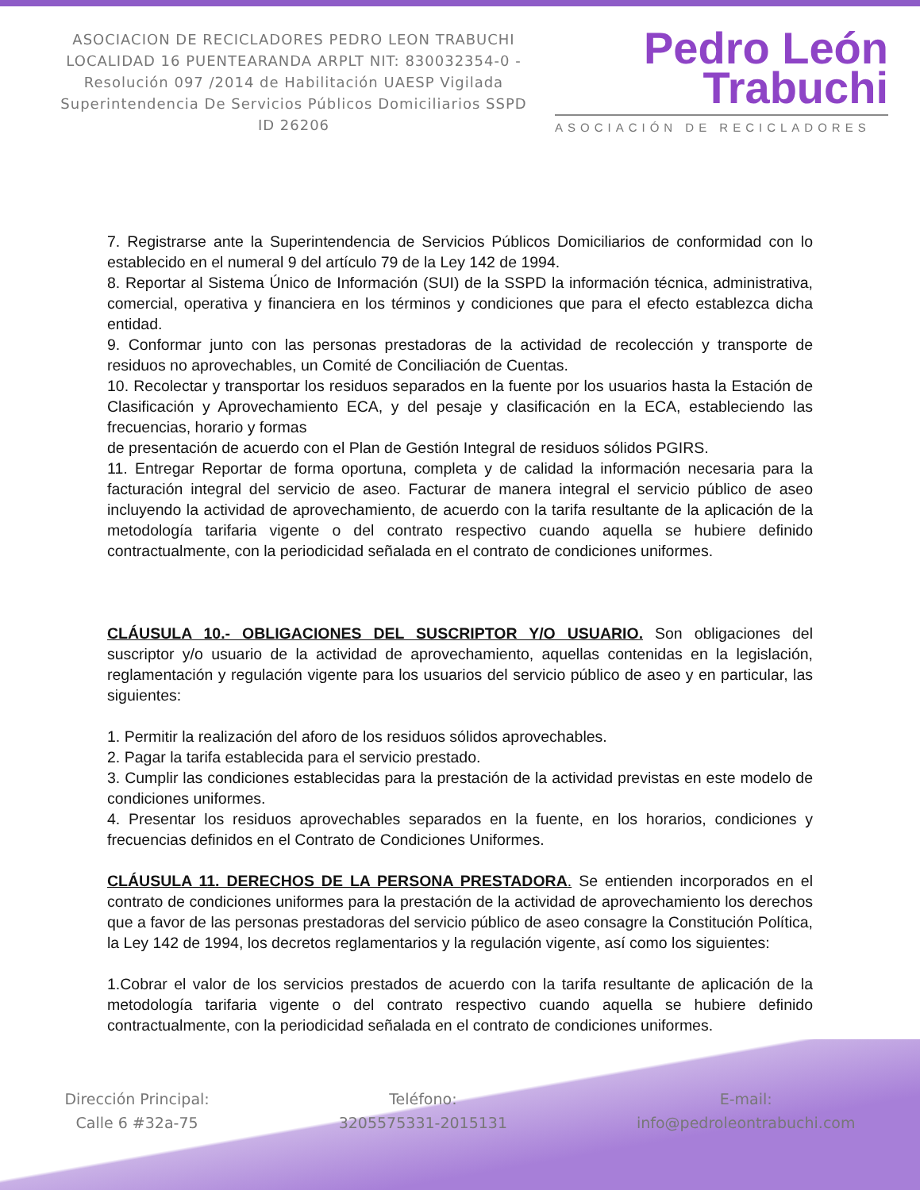ASOCIACION DE RECICLADORES PEDRO LEON TRABUCHI LOCALIDAD 16 PUENTEARANDA ARPLT NIT: 830032354-0 -Resolución 097 /2014 de Habilitación UAESP Vigilada Superintendencia De Servicios Públicos Domiciliarios SSPD ID 26206
Pedro León
Trabuchi
ASOCIACIÓN DE RECICLADORES
7. Registrarse ante la Superintendencia de Servicios Públicos Domiciliarios de conformidad con lo establecido en el numeral 9 del artículo 79 de la Ley 142 de 1994.
8. Reportar al Sistema Único de Información (SUI) de la SSPD la información técnica, administrativa, comercial, operativa y financiera en los términos y condiciones que para el efecto establezca dicha entidad.
9. Conformar junto con las personas prestadoras de la actividad de recolección y transporte de residuos no aprovechables, un Comité de Conciliación de Cuentas.
10. Recolectar y transportar los residuos separados en la fuente por los usuarios hasta la Estación de Clasificación y Aprovechamiento ECA, y del pesaje y clasificación en la ECA, estableciendo las frecuencias, horario y formas
de presentación de acuerdo con el Plan de Gestión Integral de residuos sólidos PGIRS.
11. Entregar Reportar de forma oportuna, completa y de calidad la información necesaria para la facturación integral del servicio de aseo. Facturar de manera integral el servicio público de aseo incluyendo la actividad de aprovechamiento, de acuerdo con la tarifa resultante de la aplicación de la metodología tarifaria vigente o del contrato respectivo cuando aquella se hubiere definido contractualmente, con la periodicidad señalada en el contrato de condiciones uniformes.
CLÁUSULA 10.- OBLIGACIONES DEL SUSCRIPTOR Y/O USUARIO. Son obligaciones del suscriptor y/o usuario de la actividad de aprovechamiento, aquellas contenidas en la legislación, reglamentación y regulación vigente para los usuarios del servicio público de aseo y en particular, las siguientes:
1. Permitir la realización del aforo de los residuos sólidos aprovechables.
2. Pagar la tarifa establecida para el servicio prestado.
3. Cumplir las condiciones establecidas para la prestación de la actividad previstas en este modelo de condiciones uniformes.
4. Presentar los residuos aprovechables separados en la fuente, en los horarios, condiciones y frecuencias definidos en el Contrato de Condiciones Uniformes.
CLÁUSULA 11. DERECHOS DE LA PERSONA PRESTADORA. Se entienden incorporados en el contrato de condiciones uniformes para la prestación de la actividad de aprovechamiento los derechos que a favor de las personas prestadoras del servicio público de aseo consagre la Constitución Política, la Ley 142 de 1994, los decretos reglamentarios y la regulación vigente, así como los siguientes:
1.Cobrar el valor de los servicios prestados de acuerdo con la tarifa resultante de aplicación de la metodología tarifaria vigente o del contrato respectivo cuando aquella se hubiere definido contractualmente, con la periodicidad señalada en el contrato de condiciones uniformes.
Dirección Principal:
Calle 6 #32a-75
Teléfono:
3205575331-2015131
E-mail:
info@pedroleontrabuchi.com